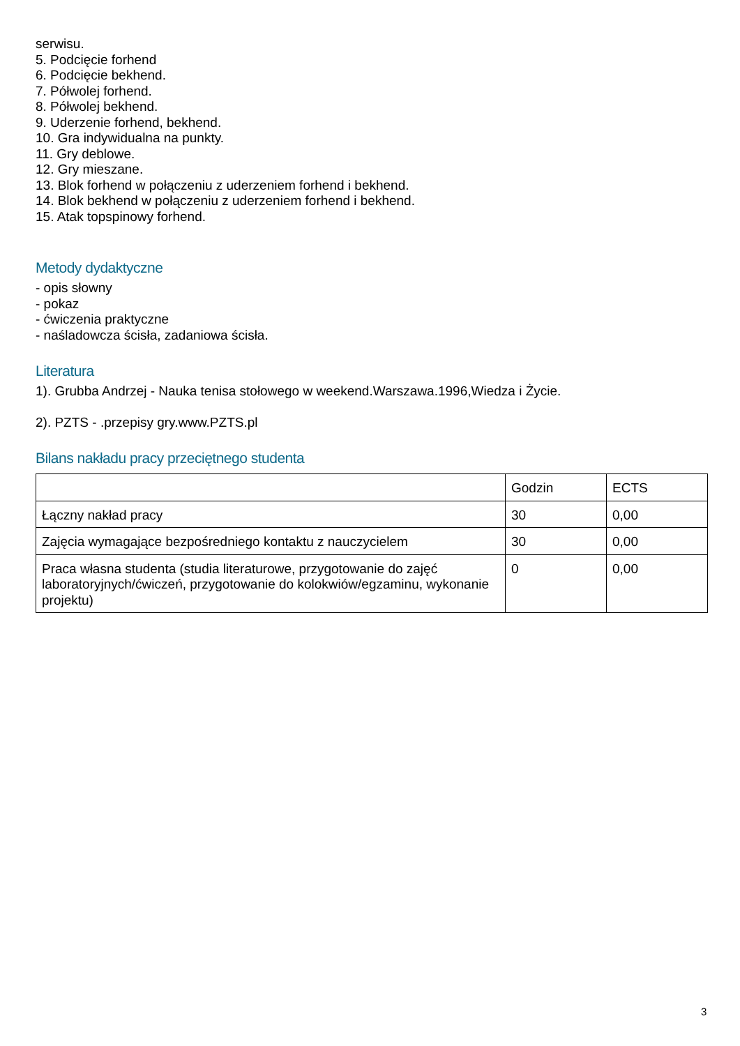serwisu.
5. Podcięcie forhend
6. Podcięcie bekhend.
7. Półwolej forhend.
8. Półwolej bekhend.
9. Uderzenie forhend, bekhend.
10. Gra indywidualna na punkty.
11. Gry deblowe.
12. Gry mieszane.
13. Blok forhend w połączeniu z uderzeniem forhend i bekhend.
14. Blok bekhend w połączeniu z uderzeniem forhend i bekhend.
15. Atak topspinowy forhend.
Metody dydaktyczne
- opis słowny
- pokaz
- ćwiczenia praktyczne
- naśladowcza ścisła, zadaniowa ścisła.
Literatura
1). Grubba Andrzej - Nauka tenisa stołowego w weekend.Warszawa.1996,Wiedza i Życie.
2). PZTS - .przepisy gry.www.PZTS.pl
Bilans nakładu pracy przeciętnego studenta
| | Godzin | ECTS |
| Łączny nakład pracy | 30 | 0,00 |
| Zajęcia wymagające bezpośredniego kontaktu z nauczycielem | 30 | 0,00 |
| Praca własna studenta (studia literaturowe, przygotowanie do zajęć laboratoryjnych/ćwiczeń, przygotowanie do kolokwiów/egzaminu, wykonanie projektu) | 0 | 0,00 |
3